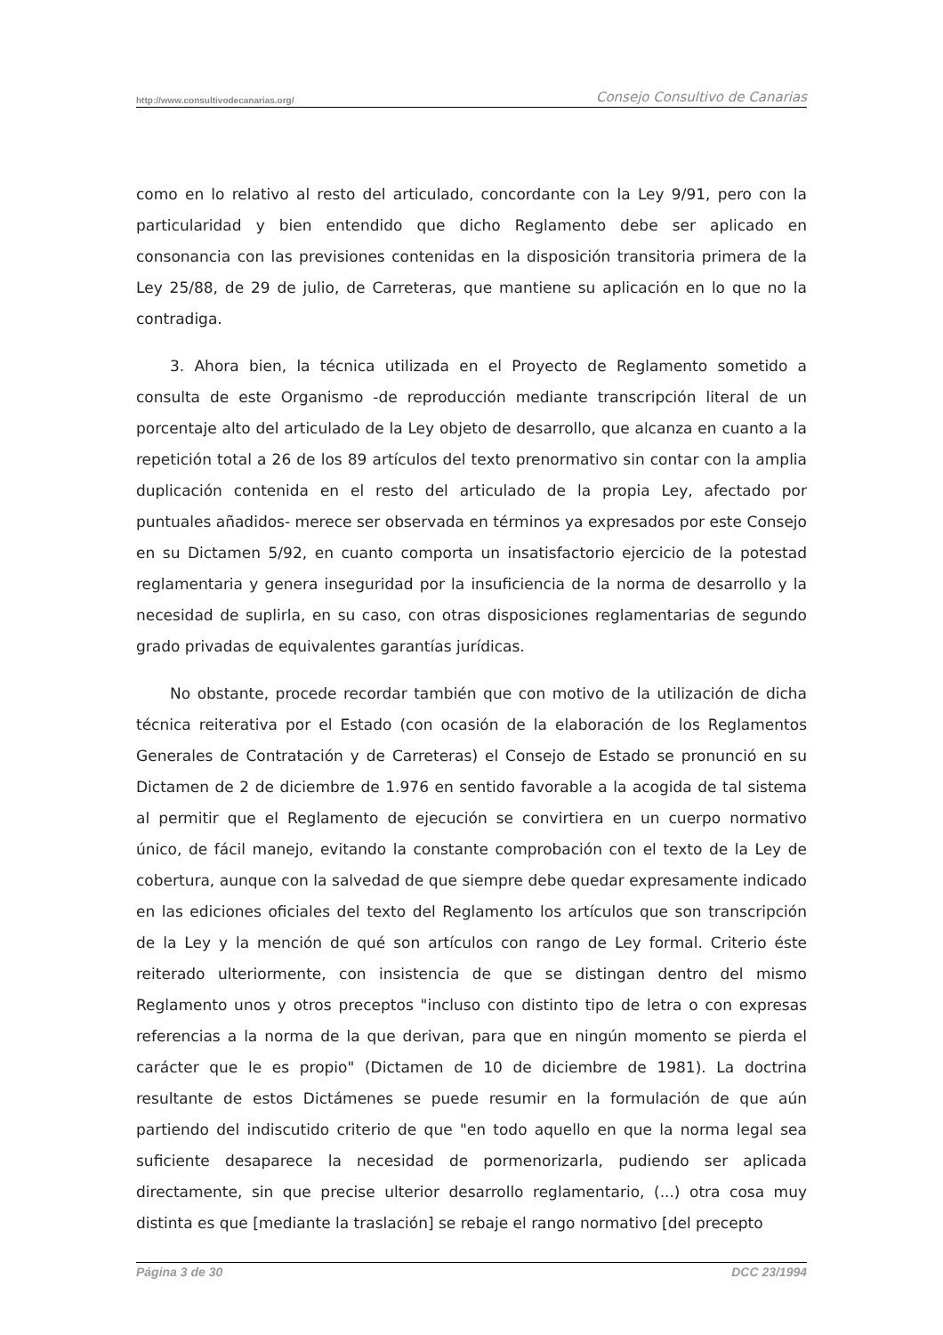http://www.consultivodecanarias.org/ Consejo Consultivo de Canarias
como en lo relativo al resto del articulado, concordante con la Ley 9/91, pero con la particularidad y bien entendido que dicho Reglamento debe ser aplicado en consonancia con las previsiones contenidas en la disposición transitoria primera de la Ley 25/88, de 29 de julio, de Carreteras, que mantiene su aplicación en lo que no la contradiga.
3. Ahora bien, la técnica utilizada en el Proyecto de Reglamento sometido a consulta de este Organismo -de reproducción mediante transcripción literal de un porcentaje alto del articulado de la Ley objeto de desarrollo, que alcanza en cuanto a la repetición total a 26 de los 89 artículos del texto prenormativo sin contar con la amplia duplicación contenida en el resto del articulado de la propia Ley, afectado por puntuales añadidos- merece ser observada en términos ya expresados por este Consejo en su Dictamen 5/92, en cuanto comporta un insatisfactorio ejercicio de la potestad reglamentaria y genera inseguridad por la insuficiencia de la norma de desarrollo y la necesidad de suplirla, en su caso, con otras disposiciones reglamentarias de segundo grado privadas de equivalentes garantías jurídicas.
No obstante, procede recordar también que con motivo de la utilización de dicha técnica reiterativa por el Estado (con ocasión de la elaboración de los Reglamentos Generales de Contratación y de Carreteras) el Consejo de Estado se pronunció en su Dictamen de 2 de diciembre de 1.976 en sentido favorable a la acogida de tal sistema al permitir que el Reglamento de ejecución se convirtiera en un cuerpo normativo único, de fácil manejo, evitando la constante comprobación con el texto de la Ley de cobertura, aunque con la salvedad de que siempre debe quedar expresamente indicado en las ediciones oficiales del texto del Reglamento los artículos que son transcripción de la Ley y la mención de qué son artículos con rango de Ley formal. Criterio éste reiterado ulteriormente, con insistencia de que se distingan dentro del mismo Reglamento unos y otros preceptos "incluso con distinto tipo de letra o con expresas referencias a la norma de la que derivan, para que en ningún momento se pierda el carácter que le es propio" (Dictamen de 10 de diciembre de 1981). La doctrina resultante de estos Dictámenes se puede resumir en la formulación de que aún partiendo del indiscutido criterio de que "en todo aquello en que la norma legal sea suficiente desaparece la necesidad de pormenorizarla, pudiendo ser aplicada directamente, sin que precise ulterior desarrollo reglamentario, (...) otra cosa muy distinta es que [mediante la traslación] se rebaje el rango normativo [del precepto
Página 3 de 30 DCC 23/1994